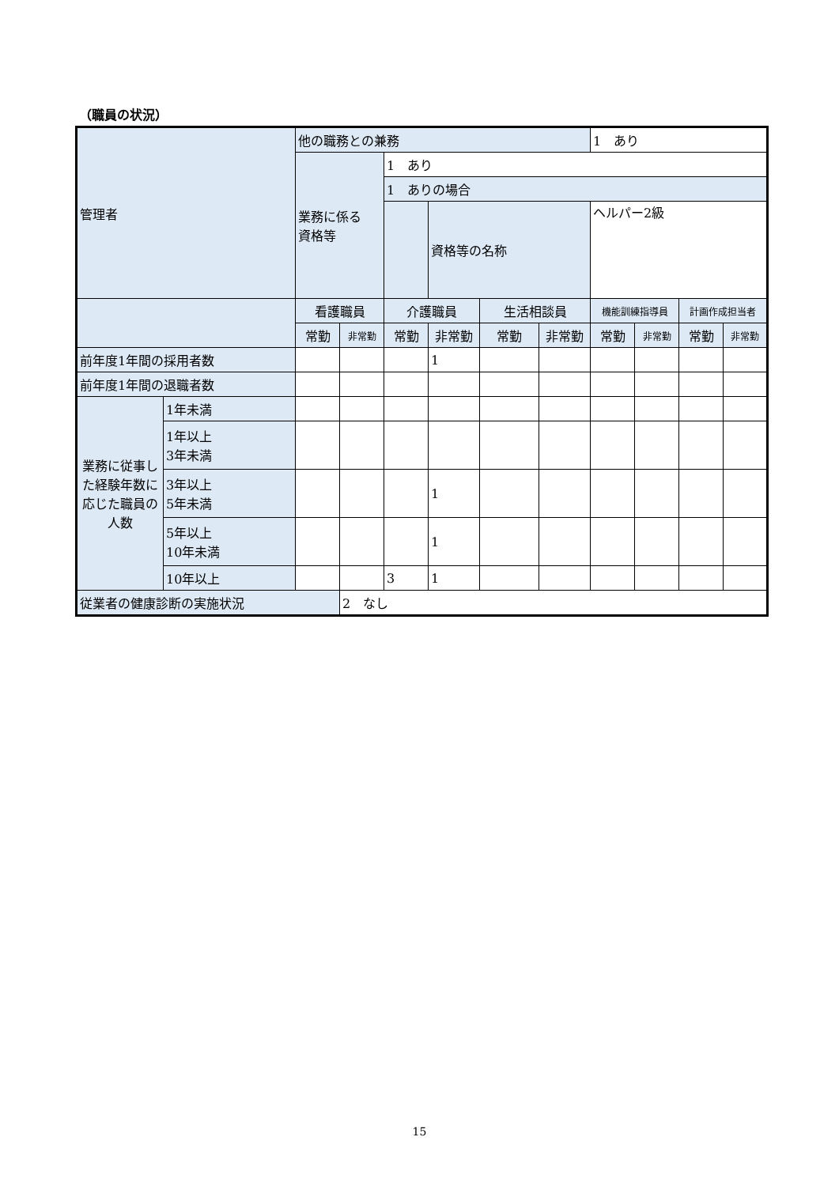（職員の状況）
| 管理者 | | 他の職務との兼務 | | | | | | 1 あり | | | |
| | | 業務に係る 資格等 | | 1 あり | | | | | | | |
| | | | | 1 ありの場合 | | | | | | | |
| | | | | | 資格等の名称 | | | ヘルパー2級 | | | |
| | | 看護職員 | | 介護職員 | | 生活相談員 | | 機能訓練指導員 | | 計画作成担当者 | |
| | | 常勤 | 非常勤 | 常勤 | 非常勤 | 常勤 | 非常勤 | 常勤 | 非常勤 | 常勤 | 非常勤 |
| 前年度1年間の採用者数 | | | | | 1 | | | | | | |
| 前年度1年間の退職者数 | | | | | | | | | | | |
| 業務に従事した経験年数に応じた職員の人数 | 1年未満 | | | | | | | | | | |
| | 1年以上 3年未満 | | | | | | | | | | |
| | 3年以上 5年未満 | | | | 1 | | | | | | |
| | 5年以上 10年未満 | | | | 1 | | | | | | |
| | 10年以上 | | | 3 | 1 | | | | | | |
| 従業者の健康診断の実施状況 | | | 2 なし | | | | | | | | |
15